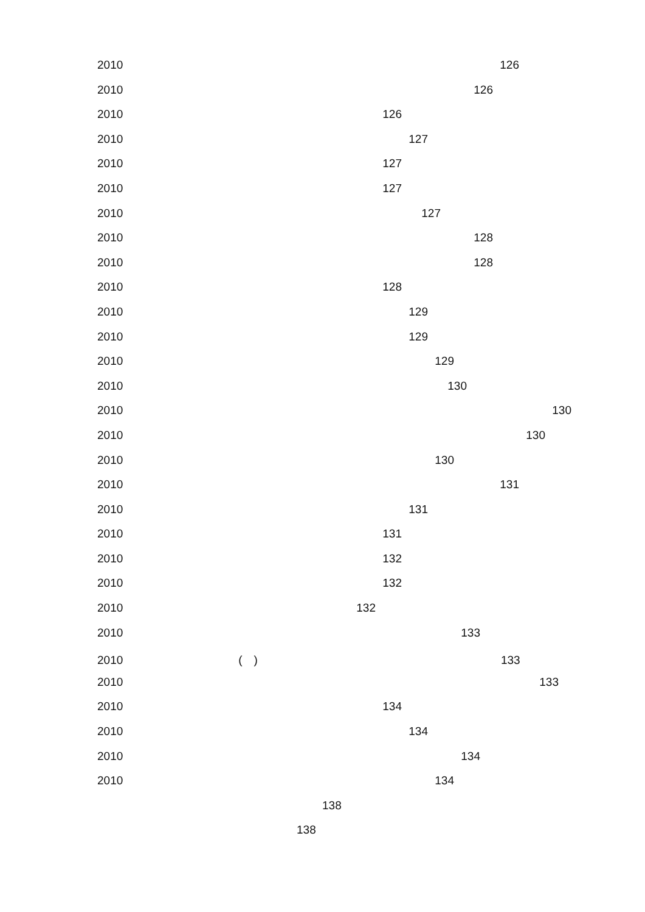2010 126
2010 126
2010 126
2010 127
2010 127
2010 127
2010 127
2010 128
2010 128
2010 128
2010 129
2010 129
2010 129
2010 130
2010 130
2010 130
2010 130
2010 131
2010 131
2010 131
2010 132
2010 132
2010 132
2010 133
2010 (　) 133
2010 133
2010 134
2010 134
2010 134
2010 134
138
138